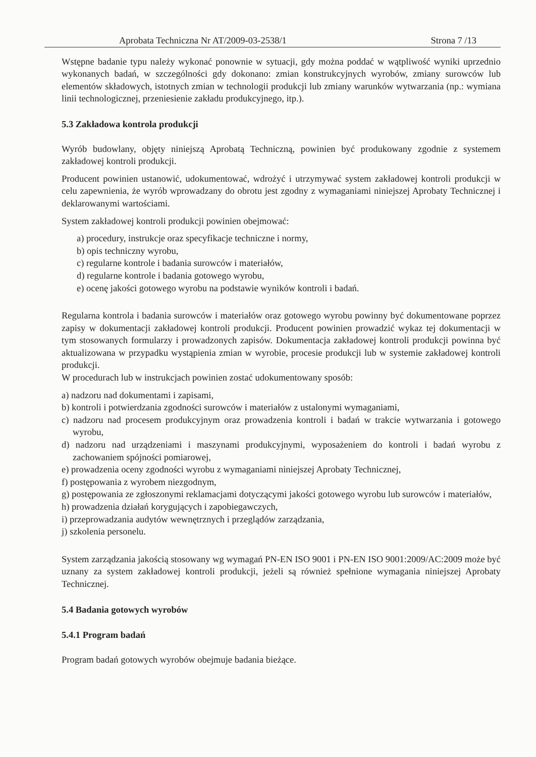Aprobata Techniczna Nr AT/2009-03-2538/1 Strona 7 /13
Wstępne badanie typu należy wykonać ponownie w sytuacji, gdy można poddać w wątpliwość wyniki uprzednio wykonanych badań, w szczególności gdy dokonano: zmian konstrukcyjnych wyrobów, zmiany surowców lub elementów składowych, istotnych zmian w technologii produkcji lub zmiany warunków wytwarzania (np.: wymiana linii technologicznej, przeniesienie zakładu produkcyjnego, itp.).
5.3 Zakładowa kontrola produkcji
Wyrób budowlany, objęty niniejszą Aprobatą Techniczną, powinien być produkowany zgodnie z systemem zakładowej kontroli produkcji.
Producent powinien ustanowić, udokumentować, wdrożyć i utrzymywać system zakładowej kontroli produkcji w celu zapewnienia, że wyrób wprowadzany do obrotu jest zgodny z wymaganiami niniejszej Aprobaty Technicznej i deklarowanymi wartościami.
System zakładowej kontroli produkcji powinien obejmować:
a) procedury, instrukcje oraz specyfikacje techniczne i normy,
b) opis techniczny wyrobu,
c) regularne kontrole i badania surowców i materiałów,
d) regularne kontrole i badania gotowego wyrobu,
e) ocenę jakości gotowego wyrobu na podstawie wyników kontroli i badań.
Regularna kontrola i badania surowców i materiałów oraz gotowego wyrobu powinny być dokumentowane poprzez zapisy w dokumentacji zakładowej kontroli produkcji. Producent powinien prowadzić wykaz tej dokumentacji w tym stosowanych formularzy i prowadzonych zapisów. Dokumentacja zakładowej kontroli produkcji powinna być aktualizowana w przypadku wystąpienia zmian w wyrobie, procesie produkcji lub w systemie zakładowej kontroli produkcji.
W procedurach lub w instrukcjach powinien zostać udokumentowany sposób:
a) nadzoru nad dokumentami i zapisami,
b) kontroli i potwierdzania zgodności surowców i materiałów z ustalonymi wymaganiami,
c) nadzoru nad procesem produkcyjnym oraz prowadzenia kontroli i badań w trakcie wytwarzania i gotowego wyrobu,
d) nadzoru nad urządzeniami i maszynami produkcyjnymi, wyposażeniem do kontroli i badań wyrobu z zachowaniem spójności pomiarowej,
e) prowadzenia oceny zgodności wyrobu z wymaganiami niniejszej Aprobaty Technicznej,
f) postępowania z wyrobem niezgodnym,
g) postępowania ze zgłoszonymi reklamacjami dotyczącymi jakości gotowego wyrobu lub surowców i materiałów,
h) prowadzenia działań korygujących i zapobiegawczych,
i) przeprowadzania audytów wewnętrznych i przeglądów zarządzania,
j) szkolenia personelu.
System zarządzania jakością stosowany wg wymagań PN-EN ISO 9001 i PN-EN ISO 9001:2009/AC:2009 może być uznany za system zakładowej kontroli produkcji, jeżeli są również spełnione wymagania niniejszej Aprobaty Technicznej.
5.4 Badania gotowych wyrobów
5.4.1 Program badań
Program badań gotowych wyrobów obejmuje badania bieżące.